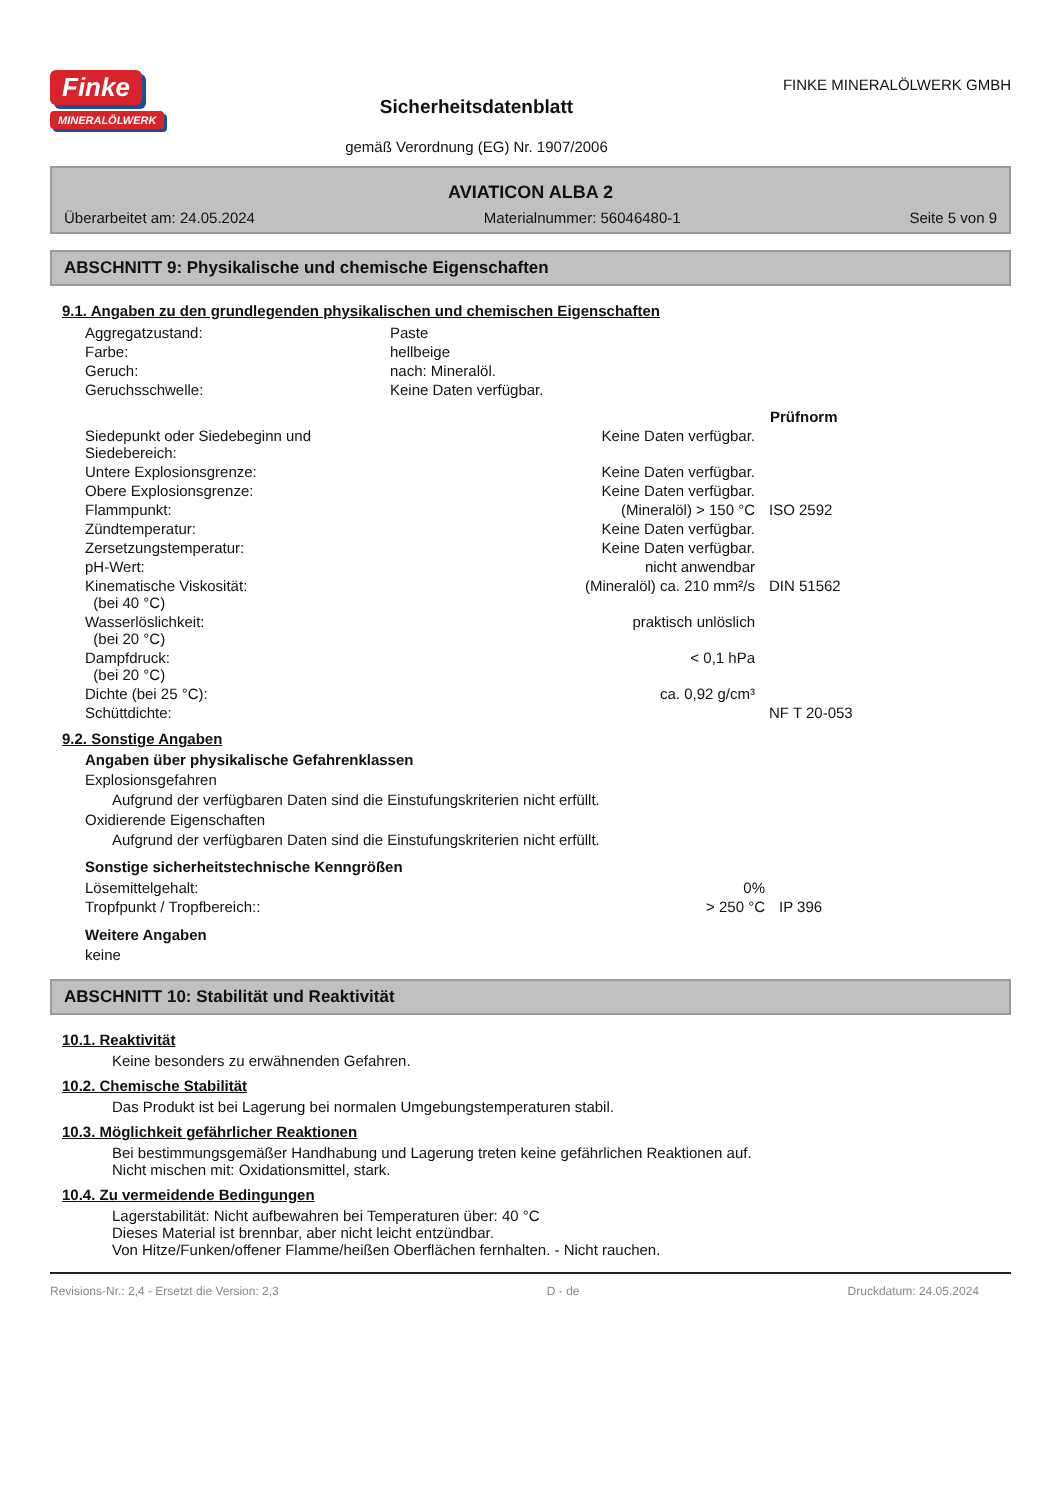Finke
MINERALÖLWERK
Sicherheitsdatenblatt
gemäß Verordnung (EG) Nr. 1907/2006
FINKE MINERALÖLWERK GMBH
AVIATICON ALBA 2
Überarbeitet am: 24.05.2024 Materialnummer: 56046480-1 Seite 5 von 9
ABSCHNITT 9: Physikalische und chemische Eigenschaften
9.1. Angaben zu den grundlegenden physikalischen und chemischen Eigenschaften
| Aggregatzustand: | Paste |
| Farbe: | hellbeige |
| Geruch: | nach: Mineralöl. |
| Geruchsschwelle: | Keine Daten verfügbar. |
| | | Prüfnorm |
| --- | --- | --- |
| Siedepunkt oder Siedebeginn und Siedebereich: | Keine Daten verfügbar. | |
| Untere Explosionsgrenze: | Keine Daten verfügbar. | |
| Obere Explosionsgrenze: | Keine Daten verfügbar. | |
| Flammpunkt: | (Mineralöl) > 150 °C | ISO 2592 |
| Zündtemperatur: | Keine Daten verfügbar. | |
| Zersetzungstemperatur: | Keine Daten verfügbar. | |
| pH-Wert: | nicht anwendbar | |
| Kinematische Viskosität: (bei 40 °C) | (Mineralöl) ca. 210 mm²/s | DIN 51562 |
| Wasserlöslichkeit: (bei 20 °C) | praktisch unlöslich | |
| Dampfdruck: (bei 20 °C) | < 0,1 hPa | |
| Dichte (bei 25 °C): | ca. 0,92 g/cm³ | |
| Schüttdichte: | | NF T 20-053 |
9.2. Sonstige Angaben
Angaben über physikalische Gefahrenklassen
Explosionsgefahren
Aufgrund der verfügbaren Daten sind die Einstufungskriterien nicht erfüllt.
Oxidierende Eigenschaften
Aufgrund der verfügbaren Daten sind die Einstufungskriterien nicht erfüllt.
Sonstige sicherheitstechnische Kenngrößen
| Lösemittelgehalt: | 0% | |
| Tropfpunkt / Tropfbereich:: | > 250 °C | IP 396 |
Weitere Angaben
keine
ABSCHNITT 10: Stabilität und Reaktivität
10.1. Reaktivität
Keine besonders zu erwähnenden Gefahren.
10.2. Chemische Stabilität
Das Produkt ist bei Lagerung bei normalen Umgebungstemperaturen stabil.
10.3. Möglichkeit gefährlicher Reaktionen
Bei bestimmungsgemäßer Handhabung und Lagerung treten keine gefährlichen Reaktionen auf.
Nicht mischen mit: Oxidationsmittel, stark.
10.4. Zu vermeidende Bedingungen
Lagerstabilität: Nicht aufbewahren bei Temperaturen über: 40 °C
Dieses Material ist brennbar, aber nicht leicht entzündbar.
Von Hitze/Funken/offener Flamme/heißen Oberflächen fernhalten. - Nicht rauchen.
Revisions-Nr.: 2,4 - Ersetzt die Version: 2,3 D - de Druckdatum: 24.05.2024